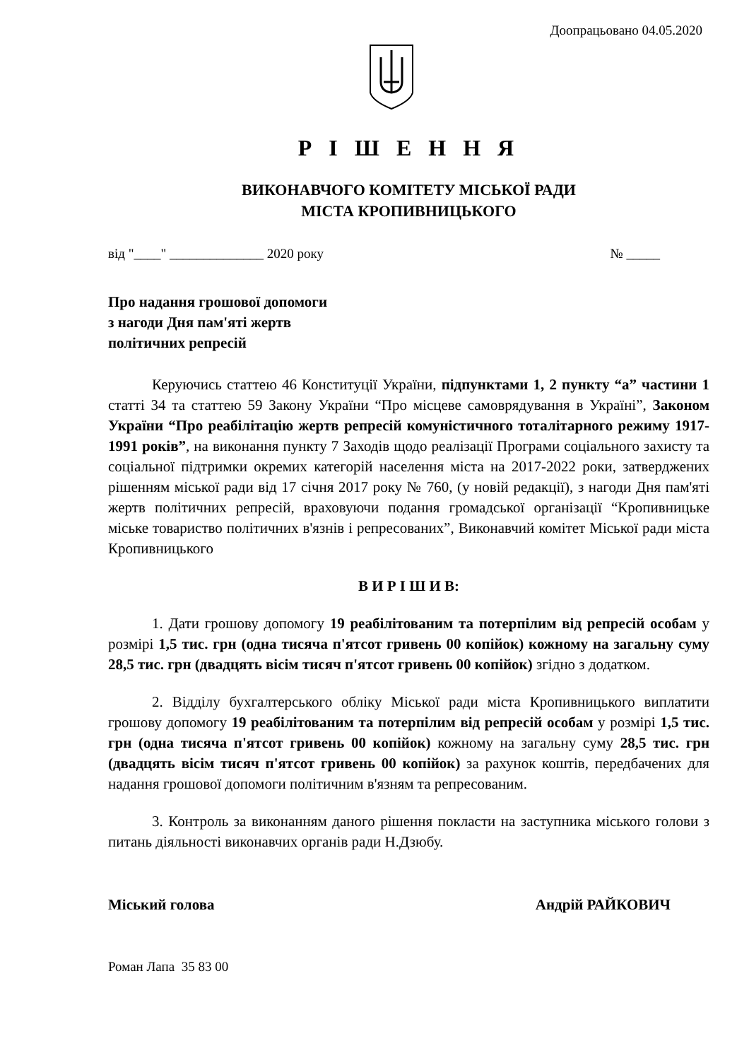Доопрацьовано 04.05.2020
Р І Ш Е Н Н Я
ВИКОНАВЧОГО КОМІТЕТУ МІСЬКОЇ РАДИ
МІСТА КРОПИВНИЦЬКОГО
від "____" ______________ 2020 року № _____
Про надання грошової допомоги
з нагоди Дня пам'яті жертв
політичних репресій
Керуючись статтею 46 Конституції України, підпунктами 1, 2 пункту “а” частини 1 статті 34 та статтею 59 Закону України “Про місцеве самоврядування в Україні”, Законом України “Про реабілітацію жертв репресій комуністичного тоталітарного режиму 1917-1991 років”, на виконання пункту 7 Заходів щодо реалізації Програми соціального захисту та соціальної підтримки окремих категорій населення міста на 2017-2022 роки, затверджених рішенням міської ради від 17 січня 2017 року № 760, (у новій редакції), з нагоди Дня пам'яті жертв політичних репресій, враховуючи подання громадської організації “Кропивницьке міське товариство політичних в'язнів і репресованих”, Виконавчий комітет Міської ради міста Кропивницького
В И Р І Ш И В:
1. Дати грошову допомогу 19 реабілітованим та потерпілим від репресій особам у розмірі 1,5 тис. грн (одна тисяча п'ятсот гривень 00 копійок) кожному на загальну суму 28,5 тис. грн (двадцять вісім тисяч п'ятсот гривень 00 копійок) згідно з додатком.
2. Відділу бухгалтерського обліку Міської ради міста Кропивницького виплатити грошову допомогу 19 реабілітованим та потерпілим від репресій особам у розмірі 1,5 тис. грн (одна тисяча п'ятсот гривень 00 копійок) кожному на загальну суму 28,5 тис. грн (двадцять вісім тисяч п'ятсот гривень 00 копійок) за рахунок коштів, передбачених для надання грошової допомоги політичним в'язням та репресованим.
3. Контроль за виконанням даного рішення покласти на заступника міського голови з питань діяльності виконавчих органів ради Н.Дзюбу.
Міський голова Андрій РАЙКОВИЧ
Роман Лапа 35 83 00